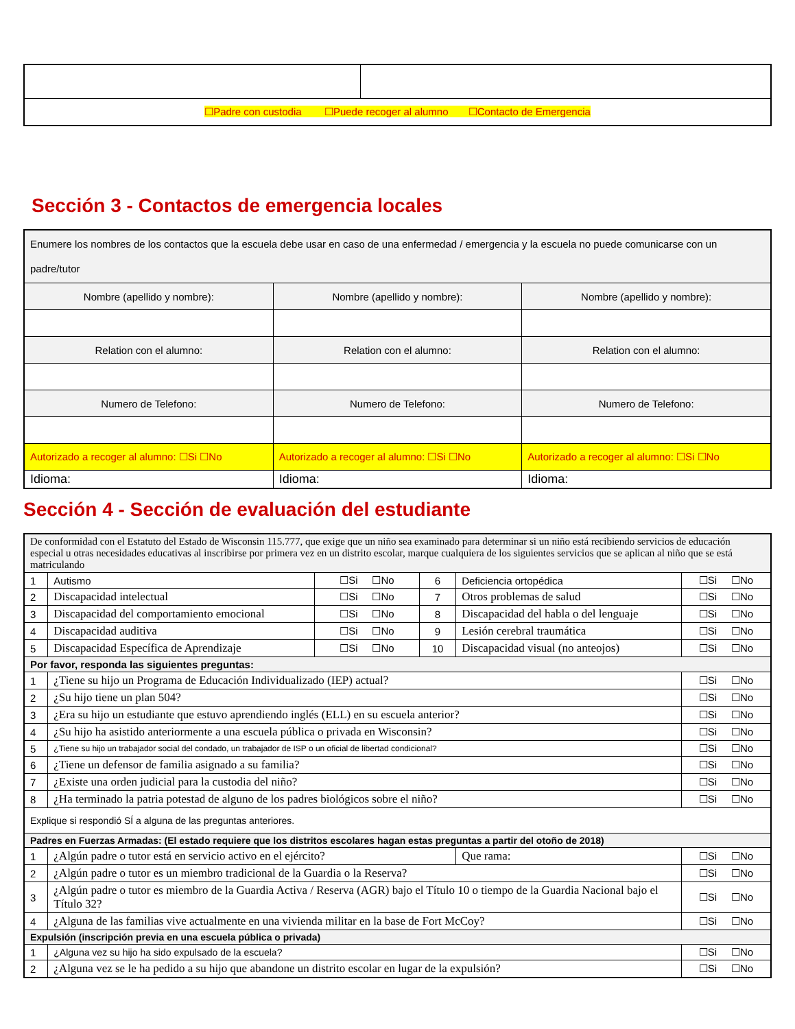| ☐Padre con custodia ☐Puede recoger al alumno ☐Contacto de Emergencia | |
Sección 3 - Contactos de emergencia locales
| Enumere los nombres de los contactos que la escuela debe usar en caso de una enfermedad / emergencia y la escuela no puede comunicarse con un padre/tutor | | |
| Nombre (apellido y nombre): | Nombre (apellido y nombre): | Nombre (apellido y nombre): |
| Relation con el alumno: | Relation con el alumno: | Relation con el alumno: |
| Numero de Telefono: | Numero de Telefono: | Numero de Telefono: |
| Autorizado a recoger al alumno: ☐Si ☐No | Autorizado a recoger al alumno: ☐Si ☐No | Autorizado a recoger al alumno: ☐Si ☐No |
| Idioma: | Idioma: | Idioma: |
Sección 4 - Sección de evaluación del estudiante
| De conformidad con el Estatuto del Estado de Wisconsin 115.777, que exige que un niño sea examinado para determinar si un niño está recibiendo servicios de educación especial u otras necesidades educativas al inscribirse por primera vez en un distrito escolar, marque cualquiera de los siguientes servicios que se aplican al niño que se está matriculando | | | | | |
| 1 | Autismo | ☐Si ☐No | 6 | Deficiencia ortopédica | ☐Si ☐No |
| 2 | Discapacidad intelectual | ☐Si ☐No | 7 | Otros problemas de salud | ☐Si ☐No |
| 3 | Discapacidad del comportamiento emocional | ☐Si ☐No | 8 | Discapacidad del habla o del lenguaje | ☐Si ☐No |
| 4 | Discapacidad auditiva | ☐Si ☐No | 9 | Lesión cerebral traumática | ☐Si ☐No |
| 5 | Discapacidad Específica de Aprendizaje | ☐Si ☐No | 10 | Discapacidad visual (no anteojos) | ☐Si ☐No |
| Por favor, responda las siguientes preguntas: | | | | | |
| 1 | ¿Tiene su hijo un Programa de Educación Individualizado (IEP) actual? | | | | ☐Si ☐No |
| 2 | ¿Su hijo tiene un plan 504? | | | | ☐Si ☐No |
| 3 | ¿Era su hijo un estudiante que estuvo aprendiendo inglés (ELL) en su escuela anterior? | | | | ☐Si ☐No |
| 4 | ¿Su hijo ha asistido anteriormente a una escuela pública o privada en Wisconsin? | | | | ☐Si ☐No |
| 5 | ¿Tiene su hijo un trabajador social del condado, un trabajador de ISP o un oficial de libertad condicional? | | | | ☐Si ☐No |
| 6 | ¿Tiene un defensor de familia asignado a su familia? | | | | ☐Si ☐No |
| 7 | ¿Existe una orden judicial para la custodia del niño? | | | | ☐Si ☐No |
| 8 | ¿Ha terminado la patria potestad de alguno de los padres biológicos sobre el niño? | | | | ☐Si ☐No |
| Explique si respondió SÍ a alguna de las preguntas anteriores. | | | | | |
| Padres en Fuerzas Armadas: (El estado requiere que los distritos escolares hagan estas preguntas a partir del otoño de 2018) | | | | | |
| 1 | ¿Algún padre o tutor está en servicio activo en el ejército? | | | Que rama: | ☐Si ☐No |
| 2 | ¿Algún padre o tutor es un miembro tradicional de la Guardia o la Reserva? | | | | ☐Si ☐No |
| 3 | ¿Algún padre o tutor es miembro de la Guardia Activa / Reserva (AGR) bajo el Título 10 o tiempo de la Guardia Nacional bajo el Título 32? | | | | ☐Si ☐No |
| 4 | ¿Alguna de las familias vive actualmente en una vivienda militar en la base de Fort McCoy? | | | | ☐Si ☐No |
| Expulsión (inscripción previa en una escuela pública o privada) | | | | | |
| 1 | ¿Alguna vez su hijo ha sido expulsado de la escuela? | | | | ☐Si ☐No |
| 2 | ¿Alguna vez se le ha pedido a su hijo que abandone un distrito escolar en lugar de la expulsión? | | | | ☐Si ☐No |